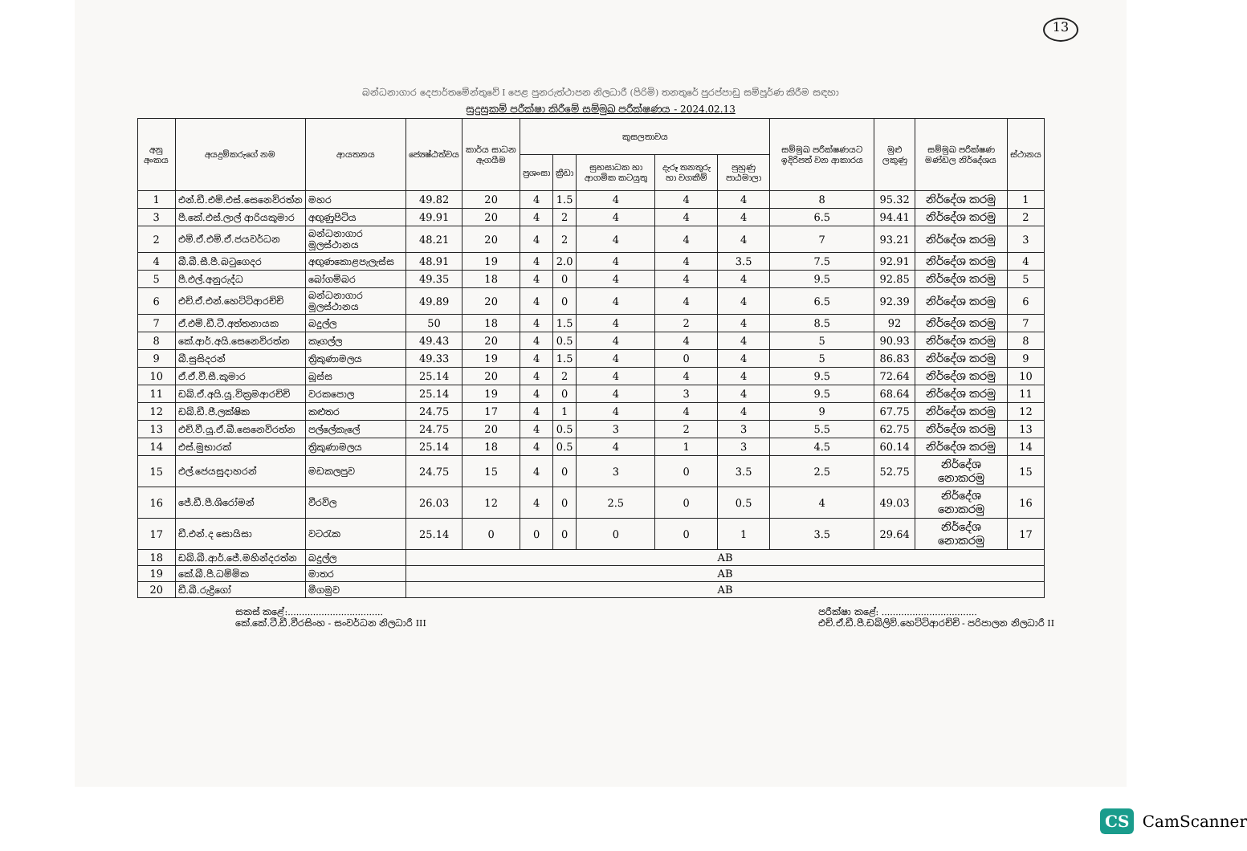13
බන්ධනාගාර දෙපාර්තමේන්තුවේ I පෙළ පුනරුත්ථාපන නිලධාරී (පිරිමි) තනතුරේ පුරප්පාඩු සම්පූර්ණ කිරීම සඳහා
සුදුසුකම් පරීක්ෂා කිරීමේ සම්මුඛ පරීක්ෂණය - 2024.02.13
| අනු අංකය | අයදුම්කරුගේ නම | ආයතනය | ජ්‍යෙෂ්ඨත්වය | කාර්ය සාධන ඇගයීම | කුසලතාවය | | | | | සම්මුඛ පරීක්ෂණයට ඉදිරිපත් වන ආකාරය | මුළු ලකුණු | සම්මුඛ පරීක්ෂණ මණ්ඩල නිර්දේශය | ස්ථානය |
| --- | --- | --- | --- | --- | --- | --- | --- | --- | --- | --- | --- | --- | --- |
| | | | | | ප්‍රශංසා | ක්‍රීඩා | සුභසාධක හා ආගමික කටයුතු | දැරූ තනතුරු හා වගකීම් | පුහුණු පාඨමාලා | | | | |
| 1 | එන්.ඩී.එම්.එස්.සෙනෙවිරත්න | මහර | 49.82 | 20 | 4 | 1.5 | 4 | 4 | 4 | 8 | 95.32 | නිර්දේශ කරමු | 1 |
| 3 | පී.කේ.එස්.ලාල් ආරියකුමාර | අඟුණුපිටිය | 49.91 | 20 | 4 | 2 | 4 | 4 | 4 | 6.5 | 94.41 | නිර්දේශ කරමු | 2 |
| 2 | එම්.ඒ.එම්.ඒ.ජයවර්ධන | බන්ධනාගාර මූලස්ථානය | 48.21 | 20 | 4 | 2 | 4 | 4 | 4 | 7 | 93.21 | නිර්දේශ කරමු | 3 |
| 4 | බී.බී.සී.පී.බටුගෙදර | අඟුණකොළපැලැස්ස | 48.91 | 19 | 4 | 2.0 | 4 | 4 | 3.5 | 7.5 | 92.91 | නිර්දේශ කරමු | 4 |
| 5 | පී.එල්.අනුරුද්ධ | බෝගම්බර | 49.35 | 18 | 4 | 0 | 4 | 4 | 4 | 9.5 | 92.85 | නිර්දේශ කරමු | 5 |
| 6 | එච්.ඒ.එන්.හෙට්ටිආරච්චි | බන්ධනාගාර මූලස්ථානය | 49.89 | 20 | 4 | 0 | 4 | 4 | 4 | 6.5 | 92.39 | නිර්දේශ කරමු | 6 |
| 7 | ඒ.එම්.ඩී.ටී.අත්තනායක | බදුල්ල | 50 | 18 | 4 | 1.5 | 4 | 2 | 4 | 8.5 | 92 | නිර්දේශ කරමු | 7 |
| 8 | කේ.ආර්.අයි.සෙනෙවිරත්න | කෑගල්ල | 49.43 | 20 | 4 | 0.5 | 4 | 4 | 4 | 5 | 90.93 | නිර්දේශ කරමු | 8 |
| 9 | බී.සුසිදරන් | ත්‍රිකුණාමලය | 49.33 | 19 | 4 | 1.5 | 4 | 0 | 4 | 5 | 86.83 | නිර්දේශ කරමු | 9 |
| 10 | ඒ.ඒ.වී.සී.කුමාර | බූස්ස | 25.14 | 20 | 4 | 2 | 4 | 4 | 4 | 9.5 | 72.64 | නිර්දේශ කරමු | 10 |
| 11 | ඩබ්.ඒ.අයි.යූ.වික්‍රමආරච්චි | වරකපොල | 25.14 | 19 | 4 | 0 | 4 | 3 | 4 | 9.5 | 68.64 | නිර්දේශ කරමු | 11 |
| 12 | ඩබ්.ඩී.ජී.ලක්ෂික | කළුතර | 24.75 | 17 | 4 | 1 | 4 | 4 | 4 | 9 | 67.75 | නිර්දේශ කරමු | 12 |
| 13 | එච්.වී.යූ.ඒ.බී.සෙනෙවිරත්න | පල්ලේකැලේ | 24.75 | 20 | 4 | 0.5 | 3 | 2 | 3 | 5.5 | 62.75 | නිර්දේශ කරමු | 13 |
| 14 | එස්.මුභාරක් | ත්‍රිකුණාමලය | 25.14 | 18 | 4 | 0.5 | 4 | 1 | 3 | 4.5 | 60.14 | නිර්දේශ කරමු | 14 |
| 15 | එල්.ජෙයසුදාහරන් | මඩකලපුව | 24.75 | 15 | 4 | 0 | 3 | 0 | 3.5 | 2.5 | 52.75 | නිර්දේශ නොකරමු | 15 |
| 16 | ජේ.ඩී.පී.ශිරෝමන් | වීරවිල | 26.03 | 12 | 4 | 0 | 2.5 | 0 | 0.5 | 4 | 49.03 | නිර්දේශ නොකරමු | 16 |
| 17 | ඩී.එන්.ද සොයිසා | වටරැක | 25.14 | 0 | 0 | 0 | 0 | 0 | 1 | 3.5 | 29.64 | නිර්දේශ නොකරමු | 17 |
| 18 | ඩබ්.බී.ආර්.ජේ.මහින්දරත්න | බදුල්ල | AB | | | | | | | | | | |
| 19 | කේ.බී.පී.ධම්මික | මාතර | AB | | | | | | | | | | |
| 20 | ඩී.බී.රුද්‍රිගෝ | මීගමුව | AB | | | | | | | | | | |
සකස් කළේ:..................................
කේ.කේ.ටී.ඩී.වීරසිංහ - සංවර්ධන නිලධාරී III
පරීක්ෂා කළේ: ..................................
එච්.ඒ.ඩී.පී.ඩබ්ලිව්.හෙට්ටිආරච්චි - පරිපාලන නිලධාරී II
CS CamScanner